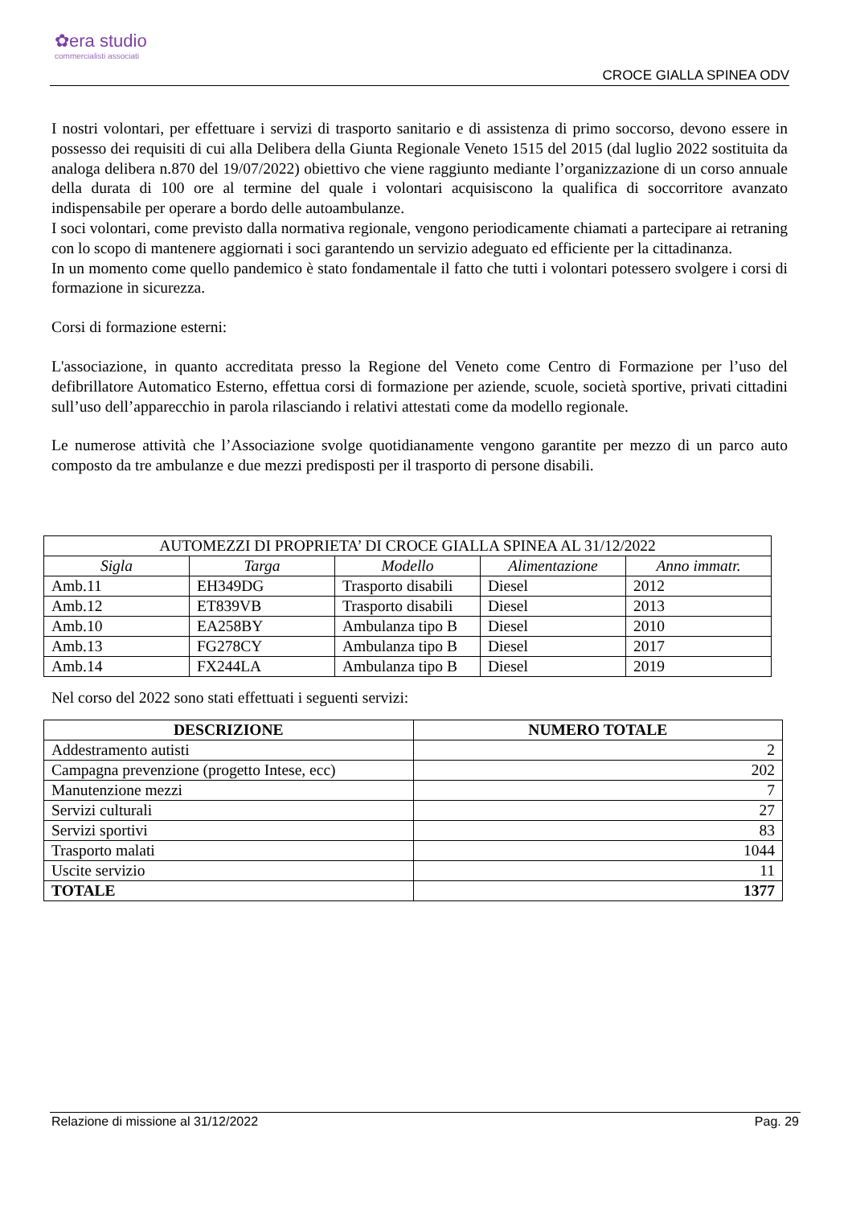✿era studio
commercialisti associati
CROCE GIALLA SPINEA ODV
I nostri volontari, per effettuare i servizi di trasporto sanitario e di assistenza di primo soccorso, devono essere in possesso dei requisiti di cui alla Delibera della Giunta Regionale Veneto 1515 del 2015 (dal luglio 2022 sostituita da analoga delibera n.870 del 19/07/2022) obiettivo che viene raggiunto mediante l’organizzazione di un corso annuale della durata di 100 ore al termine del quale i volontari acquisiscono la qualifica di soccorritore avanzato indispensabile per operare a bordo delle autoambulanze.
I soci volontari, come previsto dalla normativa regionale, vengono periodicamente chiamati a partecipare ai retraning con lo scopo di mantenere aggiornati i soci garantendo un servizio adeguato ed efficiente per la cittadinanza.
In un momento come quello pandemico è stato fondamentale il fatto che tutti i volontari potessero svolgere i corsi di formazione in sicurezza.
Corsi di formazione esterni:
L'associazione, in quanto accreditata presso la Regione del Veneto come Centro di Formazione per l’uso del defibrillatore Automatico Esterno, effettua corsi di formazione per aziende, scuole, società sportive, privati cittadini sull’uso dell’apparecchio in parola rilasciando i relativi attestati come da modello regionale.
Le numerose attività che l’Associazione svolge quotidianamente vengono garantite per mezzo di un parco auto composto da tre ambulanze e due mezzi predisposti per il trasporto di persone disabili.
| AUTOMEZZI DI PROPRIETA’ DI CROCE GIALLA SPINEA AL 31/12/2022 | | | | |
| Sigla | Targa | Modello | Alimentazione | Anno immatr. |
| Amb.11 | EH349DG | Trasporto disabili | Diesel | 2012 |
| Amb.12 | ET839VB | Trasporto disabili | Diesel | 2013 |
| Amb.10 | EA258BY | Ambulanza tipo B | Diesel | 2010 |
| Amb.13 | FG278CY | Ambulanza tipo B | Diesel | 2017 |
| Amb.14 | FX244LA | Ambulanza tipo B | Diesel | 2019 |
Nel corso del 2022 sono stati effettuati i seguenti servizi:
| DESCRIZIONE | NUMERO TOTALE |
| --- | --- |
| Addestramento autisti | 2 |
| Campagna prevenzione (progetto Intese, ecc) | 202 |
| Manutenzione mezzi | 7 |
| Servizi culturali | 27 |
| Servizi sportivi | 83 |
| Trasporto malati | 1044 |
| Uscite servizio | 11 |
| TOTALE | 1377 |
Relazione di missione al 31/12/2022 Pag. 29